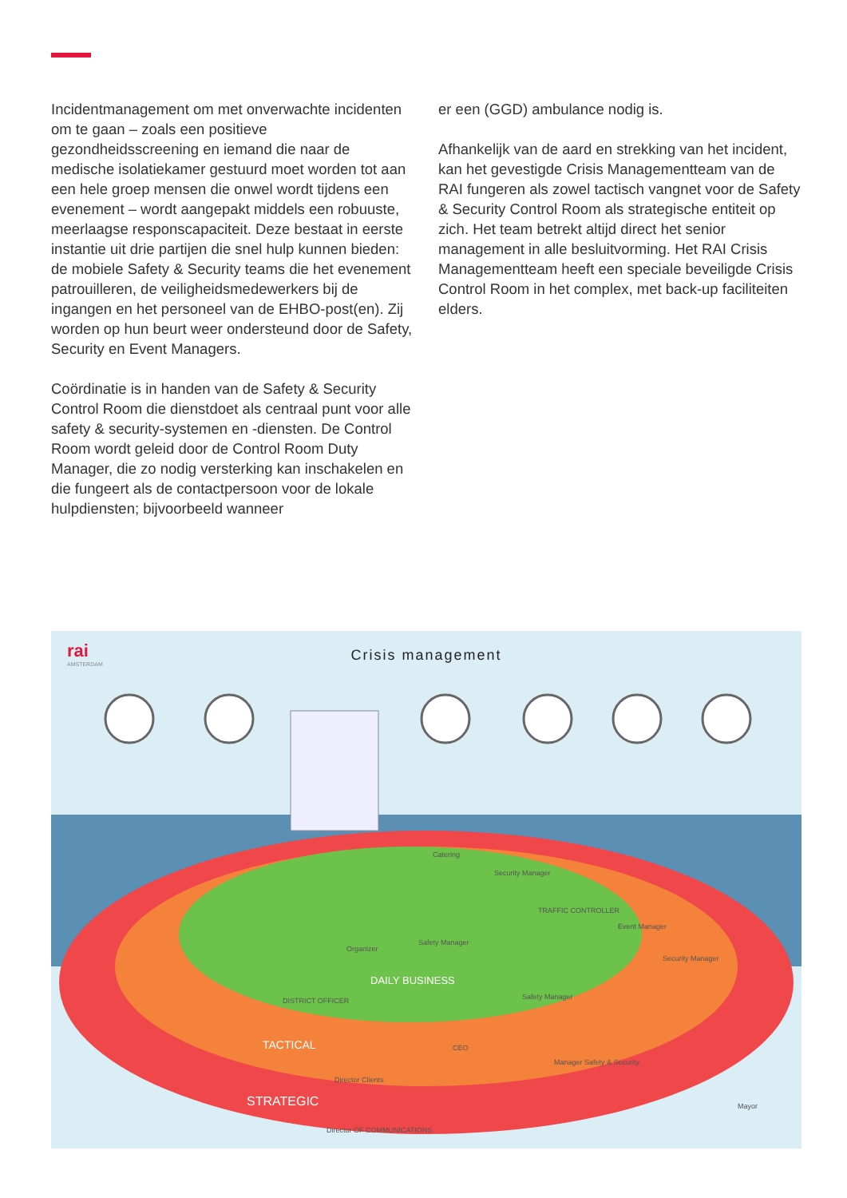Incidentmanagement om met onverwachte incidenten om te gaan – zoals een positieve gezondheidsscreening en iemand die naar de medische isolatiekamer gestuurd moet worden tot aan een hele groep mensen die onwel wordt tijdens een evenement – wordt aangepakt middels een robuuste, meerlaagse responscapaciteit. Deze bestaat in eerste instantie uit drie partijen die snel hulp kunnen bieden: de mobiele Safety & Security teams die het evenement patrouilleren, de veiligheidsmedewerkers bij de ingangen en het personeel van de EHBO-post(en). Zij worden op hun beurt weer ondersteund door de Safety, Security en Event Managers.
Coördinatie is in handen van de Safety & Security Control Room die dienstdoet als centraal punt voor alle safety & security-systemen en -diensten. De Control Room wordt geleid door de Control Room Duty Manager, die zo nodig versterking kan inschakelen en die fungeert als de contactpersoon voor de lokale hulpdiensten; bijvoorbeeld wanneer
er een (GGD) ambulance nodig is.
Afhankelijk van de aard en strekking van het incident, kan het gevestigde Crisis Managementteam van de RAI fungeren als zowel tactisch vangnet voor de Safety & Security Control Room als strategische entiteit op zich. Het team betrekt altijd direct het senior management in alle besluitvorming. Het RAI Crisis Managementteam heeft een speciale beveiligde Crisis Control Room in het complex, met back-up faciliteiten elders.
rai
AMSTERDAM
Crisis management
Catering
Security Manager
TRAFFIC CONTROLLER
Event Manager
Safety Manager
Organizer
Security Manager
DAILY BUSINESS
DISTRICT OFFICER Safety Manager
TACTICAL CEO
Manager Safety & Security
Director Clients
STRATEGIC Mayor
Director OF COMMUNICATIONS